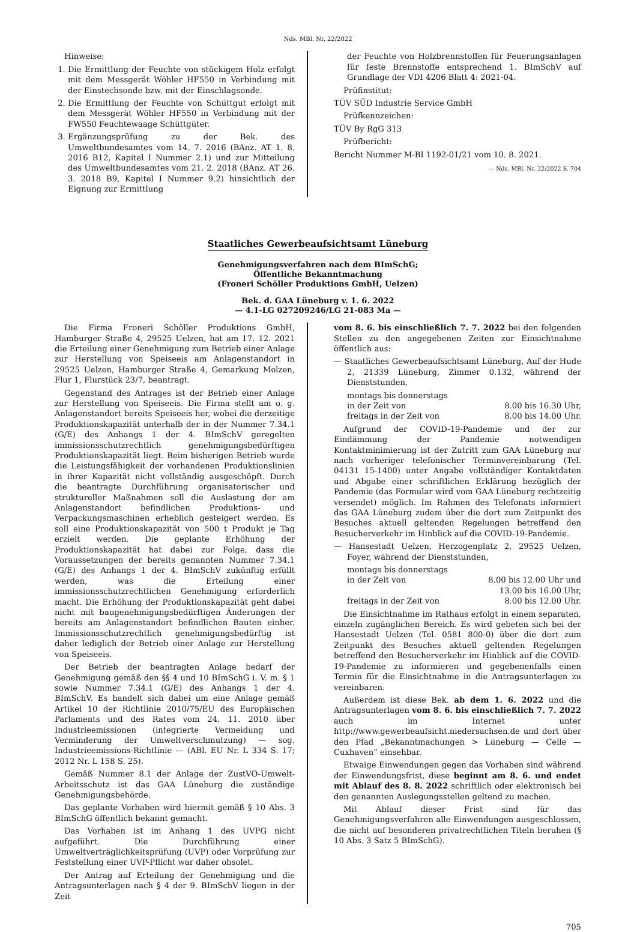Nds. MBl. Nr. 22/2022
Hinweise:
1. Die Ermittlung der Feuchte von stückigem Holz erfolgt mit dem Messgerät Wöhler HF550 in Verbindung mit der Einstechsonde bzw. mit der Einschlagsonde.
2. Die Ermittlung der Feuchte von Schüttgut erfolgt mit dem Messgerät Wöhler HF550 in Verbindung mit der FW550 Feuchtewaage Schüttgüter.
3. Ergänzungsprüfung zu der Bek. des Umweltbundesamtes vom 14. 7. 2016 (BAnz. AT 1. 8. 2016 B12, Kapitel I Nummer 2.1) und zur Mitteilung des Umweltbundesamtes vom 21. 2. 2018 (BAnz. AT 26. 3. 2018 B9, Kapitel I Nummer 9.2) hinsichtlich der Eignung zur Ermittlung
der Feuchte von Holzbrennstoffen für Feuerungsanlagen für feste Brennstoffe entsprechend 1. BImSchV auf Grundlage der VDI 4206 Blatt 4: 2021-04.
Prüfinstitut:
TÜV SÜD Industrie Service GmbH
Prüfkennzeichen:
TÜV By RgG 313
Prüfbericht:
Bericht Nummer M-BI 1192-01/21 vom 10. 8. 2021.
— Nds. MBl. Nr. 22/2022 S. 704
Staatliches Gewerbeaufsichtsamt Lüneburg
Genehmigungsverfahren nach dem BImSchG;
Öffentliche Bekanntmachung
(Froneri Schöller Produktions GmbH, Uelzen)
Bek. d. GAA Lüneburg v. 1. 6. 2022
— 4.1-LG 027209246/LG 21-083 Ma —
Die Firma Froneri Schöller Produktions GmbH, Hamburger Straße 4, 29525 Uelzen, hat am 17. 12. 2021 die Erteilung einer Genehmigung zum Betrieb einer Anlage zur Herstellung von Speiseeis am Anlagenstandort in 29525 Uelzen, Hamburger Straße 4, Gemarkung Molzen, Flur 1, Flurstück 23/7, beantragt.
Gegenstand des Antrages ist der Betrieb einer Anlage zur Herstellung von Speiseeis. Die Firma stellt am o. g. Anlagenstandort bereits Speiseeis her, wobei die derzeitige Produktionskapazität unterhalb der in der Nummer 7.34.1 (G/E) des Anhangs 1 der 4. BImSchV geregelten immissionsschutzrechtlich genehmigungsbedürftigen Produktionskapazität liegt. Beim bisherigen Betrieb wurde die Leistungsfähigkeit der vorhandenen Produktionslinien in ihrer Kapazität nicht vollständig ausgeschöpft. Durch die beantragte Durchführung organisatorischer und struktureller Maßnahmen soll die Auslastung der am Anlagenstandort befindlichen Produktions- und Verpackungsmaschinen erheblich gesteigert werden. Es soll eine Produktionskapazität von 500 t Produkt je Tag erzielt werden. Die geplante Erhöhung der Produktionskapazität hat dabei zur Folge, dass die Voraussetzungen der bereits genannten Nummer 7.34.1 (G/E) des Anhangs 1 der 4. BImSchV zukünftig erfüllt werden, was die Erteilung einer immissionsschutzrechtlichen Genehmigung erforderlich macht. Die Erhöhung der Produktionskapazität geht dabei nicht mit baugenehmigungsbedürftigen Änderungen der bereits am Anlagenstandort befindlichen Bauten einher. Immissionsschutzrechtlich genehmigungsbedürftig ist daher lediglich der Betrieb einer Anlage zur Herstellung von Speiseeis.
Der Betrieb der beantragten Anlage bedarf der Genehmigung gemäß den §§ 4 und 10 BImSchG i. V. m. § 1 sowie Nummer 7.34.1 (G/E) des Anhangs 1 der 4. BImSchV. Es handelt sich dabei um eine Anlage gemäß Artikel 10 der Richtlinie 2010/75/EU des Europäischen Parlaments und des Rates vom 24. 11. 2010 über Industrieemissionen (integrierte Vermeidung und Verminderung der Umweltverschmutzung) — sog. Industrieemissions-Richtlinie — (ABl. EU Nr. L 334 S. 17; 2012 Nr. L 158 S. 25).
Gemäß Nummer 8.1 der Anlage der ZustVO-Umwelt-Arbeitsschutz ist das GAA Lüneburg die zuständige Genehmigungsbehörde.
Das geplante Vorhaben wird hiermit gemäß § 10 Abs. 3 BImSchG öffentlich bekannt gemacht.
Das Vorhaben ist im Anhang 1 des UVPG nicht aufgeführt. Die Durchführung einer Umweltverträglichkeitsprüfung (UVP) oder Vorprüfung zur Feststellung einer UVP-Pflicht war daher obsolet.
Der Antrag auf Erteilung der Genehmigung und die Antragsunterlagen nach § 4 der 9. BImSchV liegen in der Zeit
vom 8. 6. bis einschließlich 7. 7. 2022 bei den folgenden Stellen zu den angegebenen Zeiten zur Einsichtnahme öffentlich aus:
— Staatliches Gewerbeaufsichtsamt Lüneburg, Auf der Hude 2, 21339 Lüneburg, Zimmer 0.132, während der Dienststunden,
montags bis donnerstags
in der Zeit von 8.00 bis 16.30 Uhr,
freitags in der Zeit von 8.00 bis 14.00 Uhr.
Aufgrund der COVID-19-Pandemie und der zur Eindämmung der Pandemie notwendigen Kontaktminimierung ist der Zutritt zum GAA Lüneburg nur nach vorheriger telefonischer Terminvereinbarung (Tel. 04131 15-1400) unter Angabe vollständiger Kontaktdaten und Abgabe einer schriftlichen Erklärung bezüglich der Pandemie (das Formular wird vom GAA Lüneburg rechtzeitig versendet) möglich. Im Rahmen des Telefonats informiert das GAA Lüneburg zudem über die dort zum Zeitpunkt des Besuches aktuell geltenden Regelungen betreffend den Besucherverkehr im Hinblick auf die COVID-19-Pandemie.
— Hansestadt Uelzen, Herzogenplatz 2, 29525 Uelzen, Foyer, während der Dienststunden,
montags bis donnerstags
in der Zeit von 8.00 bis 12.00 Uhr und
13.00 bis 16.00 Uhr,
freitags in der Zeit von 8.00 bis 12.00 Uhr.
Die Einsichtnahme im Rathaus erfolgt in einem separaten, einzeln zugänglichen Bereich. Es wird gebeten sich bei der Hansestadt Uelzen (Tel. 0581 800-0) über die dort zum Zeitpunkt des Besuches aktuell geltenden Regelungen betreffend den Besucherverkehr im Hinblick auf die COVID-19-Pandemie zu informieren und gegebenenfalls einen Termin für die Einsichtnahme in die Antragsunterlagen zu vereinbaren.
Außerdem ist diese Bek. ab dem 1. 6. 2022 und die Antragsunterlagen vom 8. 6. bis einschließlich 7. 7. 2022 auch im Internet unter http://www.gewerbeaufsicht.niedersachsen.de und dort über den Pfad „Bekanntmachungen > Lüneburg — Celle — Cuxhaven“ einsehbar.
Etwaige Einwendungen gegen das Vorhaben sind während der Einwendungsfrist, diese beginnt am 8. 6. und endet mit Ablauf des 8. 8. 2022 schriftlich oder elektronisch bei den genannten Auslegungsstellen geltend zu machen.
Mit Ablauf dieser Frist sind für das Genehmigungsverfahren alle Einwendungen ausgeschlossen, die nicht auf besonderen privatrechtlichen Titeln beruhen (§ 10 Abs. 3 Satz 5 BImSchG).
705